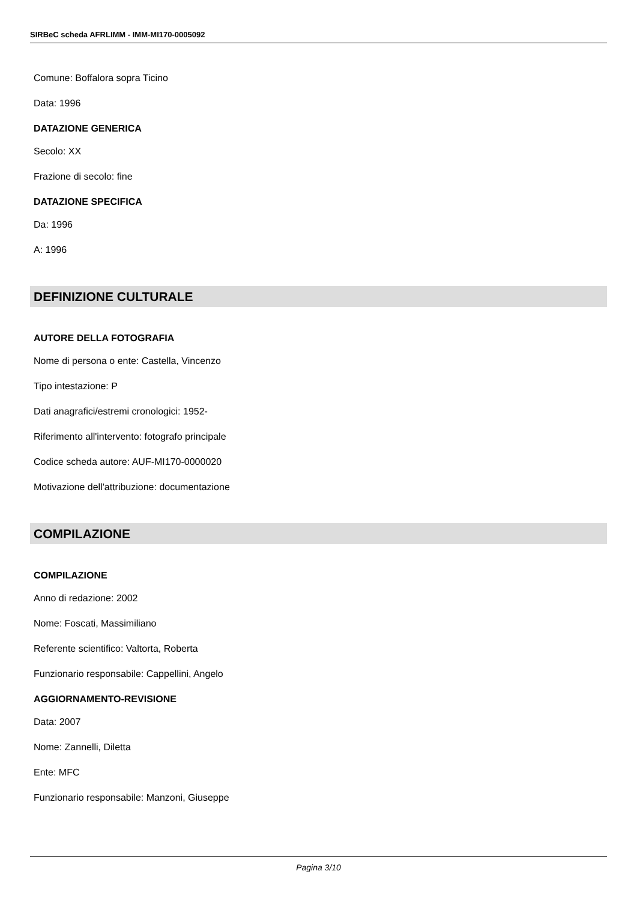SIRBeC scheda AFRLIMM - IMM-MI170-0005092
Comune: Boffalora sopra Ticino
Data: 1996
DATAZIONE GENERICA
Secolo: XX
Frazione di secolo: fine
DATAZIONE SPECIFICA
Da: 1996
A: 1996
DEFINIZIONE CULTURALE
AUTORE DELLA FOTOGRAFIA
Nome di persona o ente: Castella, Vincenzo
Tipo intestazione: P
Dati anagrafici/estremi cronologici: 1952-
Riferimento all'intervento: fotografo principale
Codice scheda autore: AUF-MI170-0000020
Motivazione dell'attribuzione: documentazione
COMPILAZIONE
COMPILAZIONE
Anno di redazione: 2002
Nome: Foscati, Massimiliano
Referente scientifico: Valtorta, Roberta
Funzionario responsabile: Cappellini, Angelo
AGGIORNAMENTO-REVISIONE
Data: 2007
Nome: Zannelli, Diletta
Ente: MFC
Funzionario responsabile: Manzoni, Giuseppe
Pagina 3/10